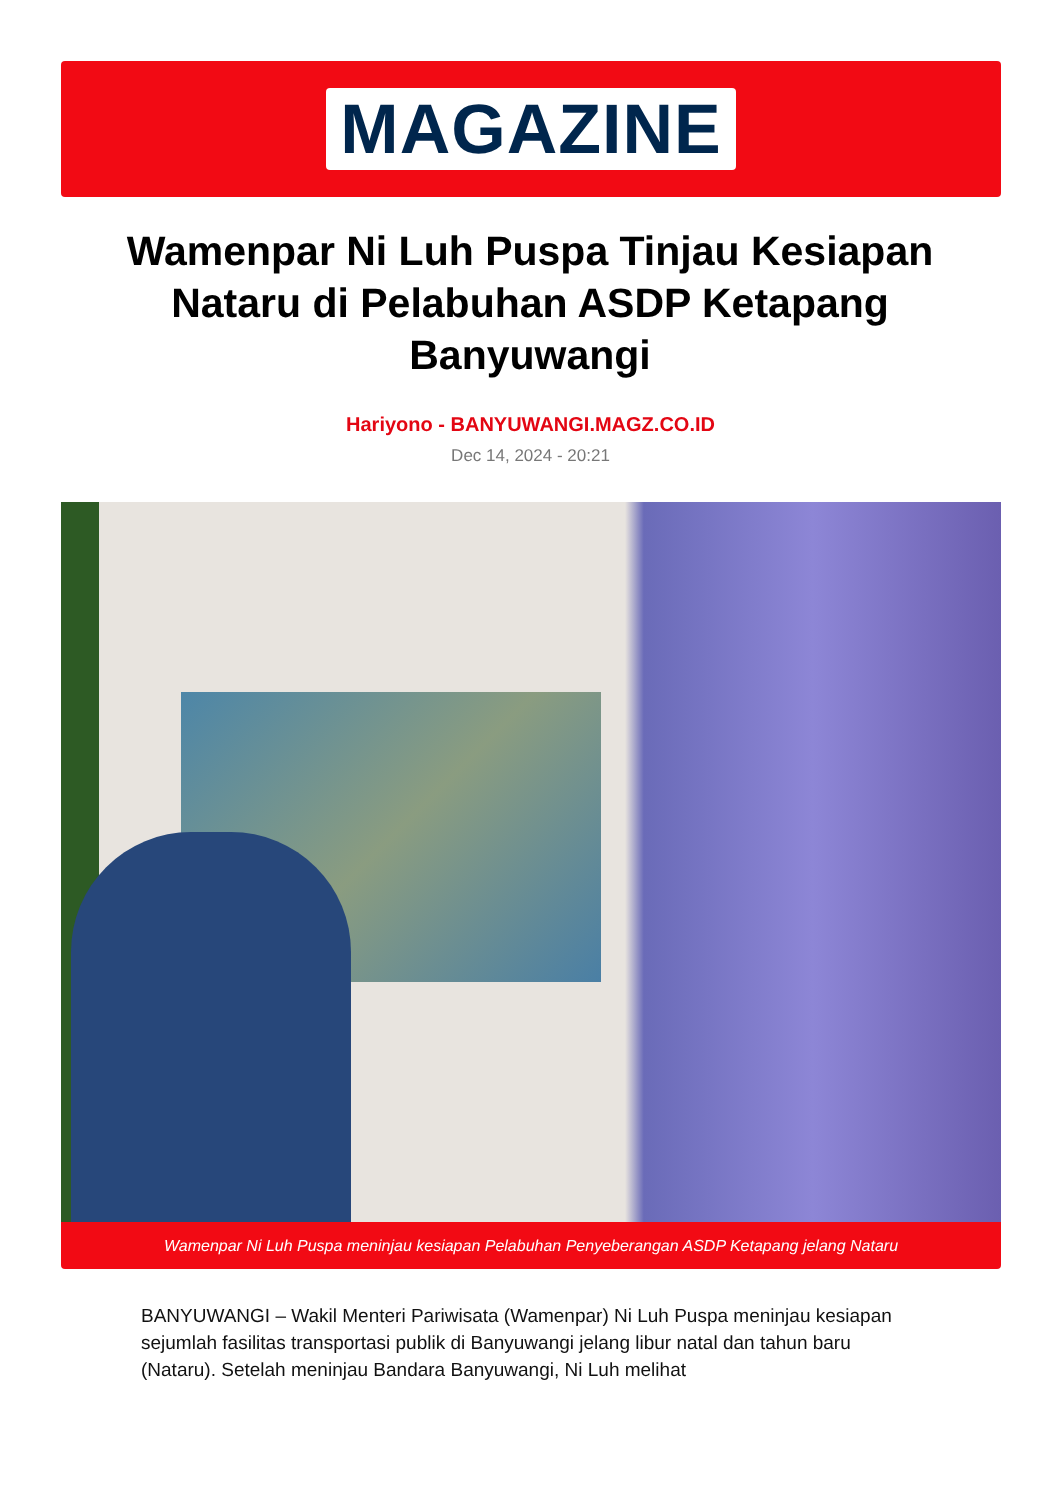MAGAZINE
Wamenpar Ni Luh Puspa Tinjau Kesiapan Nataru di Pelabuhan ASDP Ketapang Banyuwangi
Hariyono - BANYUWANGI.MAGZ.CO.ID
Dec 14, 2024 - 20:21
Wamenpar Ni Luh Puspa meninjau kesiapan Pelabuhan Penyeberangan ASDP Ketapang jelang Nataru
BANYUWANGI – Wakil Menteri Pariwisata (Wamenpar) Ni Luh Puspa meninjau kesiapan sejumlah fasilitas transportasi publik di Banyuwangi jelang libur natal dan tahun baru (Nataru). Setelah meninjau Bandara Banyuwangi, Ni Luh melihat